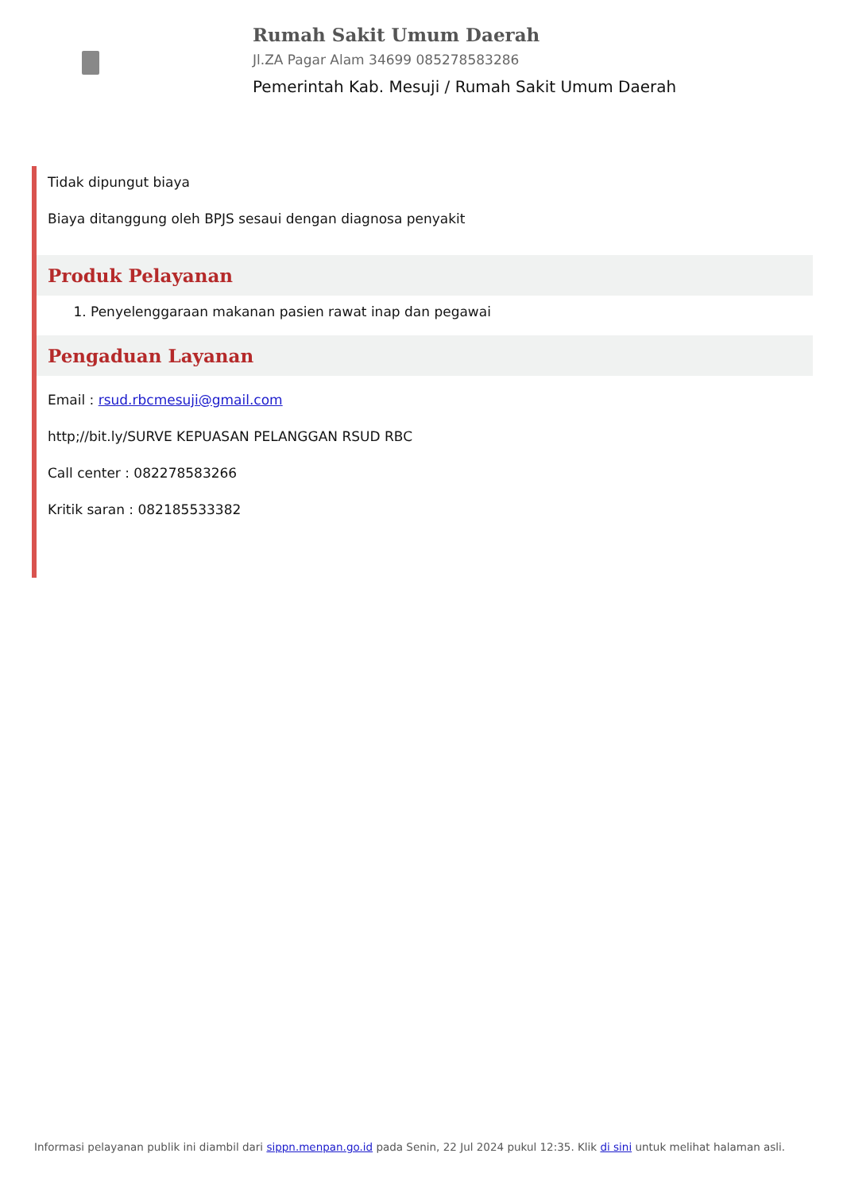Rumah Sakit Umum Daerah
Jl.ZA Pagar Alam 34699 085278583286
Pemerintah Kab. Mesuji / Rumah Sakit Umum Daerah
Tidak dipungut biaya
Biaya ditanggung oleh BPJS sesaui dengan diagnosa penyakit
Produk Pelayanan
1. Penyelenggaraan makanan pasien rawat inap dan pegawai
Pengaduan Layanan
Email : rsud.rbcmesuji@gmail.com
http;//bit.ly/SURVE KEPUASAN PELANGGAN RSUD RBC
Call center : 082278583266
Kritik saran : 082185533382
Informasi pelayanan publik ini diambil dari sippn.menpan.go.id pada Senin, 22 Jul 2024 pukul 12:35. Klik di sini untuk melihat halaman asli.